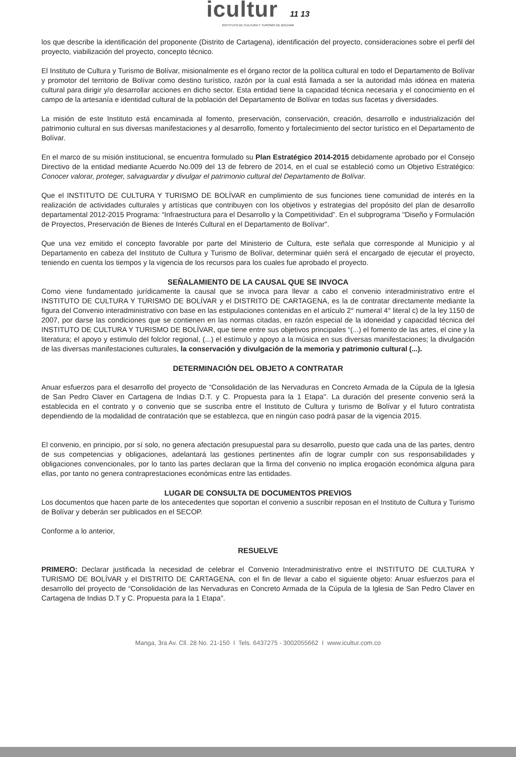icultur 11 13
INSTITUTO DE CULTURA Y TURISMO DE BOLÍVAR
los que describe la identificación del proponente (Distrito de Cartagena), identificación del proyecto, consideraciones sobre el perfil del proyecto, viabilización del proyecto, concepto técnico.
El Instituto de Cultura y Turismo de Bolívar, misionalmente es el órgano rector de la política cultural en todo el Departamento de Bolívar y promotor del territorio de Bolívar como destino turístico, razón por la cual está llamada a ser la autoridad más idónea en materia cultural para dirigir y/o desarrollar acciones en dicho sector. Esta entidad tiene la capacidad técnica necesaria y el conocimiento en el campo de la artesanía e identidad cultural de la población del Departamento de Bolívar en todas sus facetas y diversidades.
La misión de este Instituto está encaminada al fomento, preservación, conservación, creación, desarrollo e industrialización del patrimonio cultural en sus diversas manifestaciones y al desarrollo, fomento y fortalecimiento del sector turístico en el Departamento de Bolívar.
En el marco de su misión institucional, se encuentra formulado su Plan Estratégico 2014-2015 debidamente aprobado por el Consejo Directivo de la entidad mediante Acuerdo No.009 del 13 de febrero de 2014, en el cual se estableció como un Objetivo Estratégico: Conocer valorar, proteger, salvaguardar y divulgar el patrimonio cultural del Departamento de Bolívar.
Que el INSTITUTO DE CULTURA Y TURISMO DE BOLÍVAR en cumplimiento de sus funciones tiene comunidad de interés en la realización de actividades culturales y artísticas que contribuyen con los objetivos y estrategias del propósito del plan de desarrollo departamental 2012-2015 Programa: “Infraestructura para el Desarrollo y la Competitividad”. En el subprograma "Diseño y Formulación de Proyectos, Preservación de Bienes de Interés Cultural en el Departamento de Bolívar".
Que una vez emitido el concepto favorable por parte del Ministerio de Cultura, este señala que corresponde al Municipio y al Departamento en cabeza del Instituto de Cultura y Turismo de Bolívar, determinar quién será el encargado de ejecutar el proyecto, teniendo en cuenta los tiempos y la vigencia de los recursos para los cuales fue aprobado el proyecto.
SEÑALAMIENTO DE LA CAUSAL QUE SE INVOCA
Como viene fundamentado jurídicamente la causal que se invoca para llevar a cabo el convenio interadministrativo entre el INSTITUTO DE CULTURA Y TURISMO DE BOLÍVAR y el DISTRITO DE CARTAGENA, es la de contratar directamente mediante la figura del Convenio interadministrativo con base en las estipulaciones contenidas en el artículo 2° numeral 4° literal c) de la ley 1150 de 2007, por darse las condiciones que se contienen en las normas citadas, en razón especial de la idoneidad y capacidad técnica del INSTITUTO DE CULTURA Y TURISMO DE BOLÍVAR, que tiene entre sus objetivos principales “(...) el fomento de las artes, el cine y la literatura; el apoyo y estimulo del folclor regional, (...) el estímulo y apoyo a la música en sus diversas manifestaciones; la divulgación de las diversas manifestaciones culturales, la conservación y divulgación de la memoria y patrimonio cultural (...).
DETERMINACIÓN DEL OBJETO A CONTRATAR
Anuar esfuerzos para el desarrollo del proyecto de “Consolidación de las Nervaduras en Concreto Armada de la Cúpula de la Iglesia de San Pedro Claver en Cartagena de Indias D.T. y C. Propuesta para la 1 Etapa". La duración del presente convenio será la establecida en el contrato y o convenio que se suscriba entre el Instituto de Cultura y turismo de Bolívar y el futuro contratista dependiendo de la modalidad de contratación que se establezca, que en ningún caso podrá pasar de la vigencia 2015.
El convenio, en principio, por sí solo, no genera afectación presupuestal para su desarrollo, puesto que cada una de las partes, dentro de sus competencias y obligaciones, adelantará las gestiones pertinentes afín de lograr cumplir con sus responsabilidades y obligaciones convencionales, por lo tanto las partes declaran que la firma del convenio no implica erogación económica alguna para ellas, por tanto no genera contraprestaciones económicas entre las entidades.
LUGAR DE CONSULTA DE DOCUMENTOS PREVIOS
Los documentos que hacen parte de los antecedentes que soportan el convenio a suscribir reposan en el Instituto de Cultura y Turismo de Bolívar y deberán ser publicados en el SECOP.
Conforme a lo anterior,
RESUELVE
PRIMERO: Declarar justificada la necesidad de celebrar el Convenio Interadministrativo entre el INSTITUTO DE CULTURA Y TURISMO DE BOLÍVAR y el DISTRITO DE CARTAGENA, con el fin de llevar a cabo el siguiente objeto: Anuar esfuerzos para el desarrollo del proyecto de “Consolidación de las Nervaduras en Concreto Armada de la Cúpula de la Iglesia de San Pedro Claver en Cartagena de Indias D.T y C. Propuesta para la 1 Etapa".
Manga, 3ra Av. Cll. 28 No. 21-150 I Tels. 6437275 - 3002055662 I www.icultur.com.co